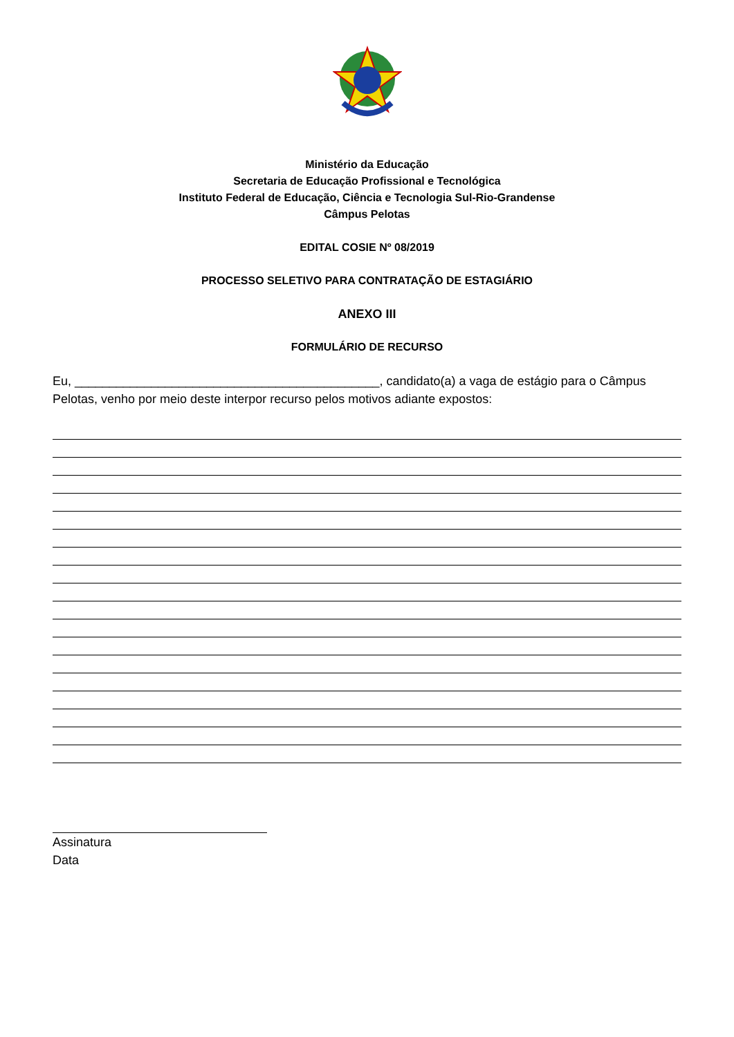Ministério da Educação
Secretaria de Educação Profissional e Tecnológica
Instituto Federal de Educação, Ciência e Tecnologia Sul-Rio-Grandense
Câmpus Pelotas
EDITAL COSIE Nº 08/2019
PROCESSO SELETIVO PARA CONTRATAÇÃO DE ESTAGIÁRIO
ANEXO III
FORMULÁRIO DE RECURSO
Eu, ____________________________________________, candidato(a) a vaga de estágio para o Câmpus Pelotas, venho por meio deste interpor recurso pelos motivos adiante expostos:
Assinatura
Data